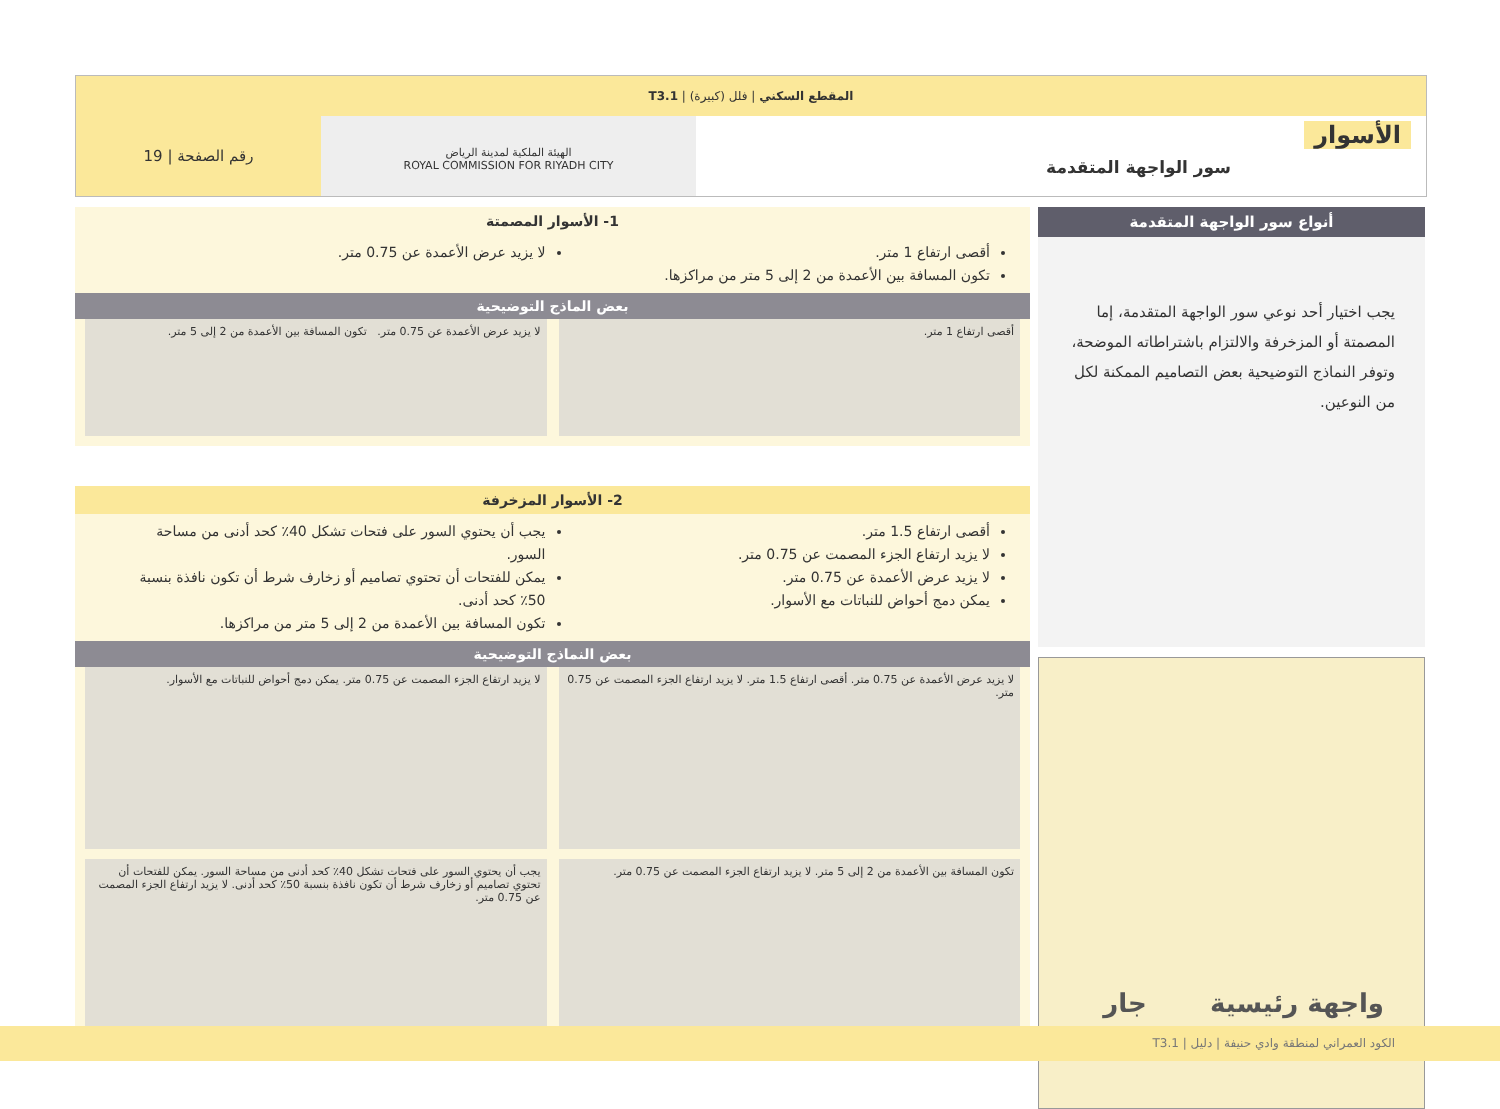المقطع السكني | فلل (كبيرة) | T3.1
الأسوار
سور الواجهة المتقدمة
الهيئة الملكية لمدينة الرياض
ROYAL COMMISSION FOR RIYADH CITY
رقم الصفحة | 19
أنواع سور الواجهة المتقدمة
يجب اختيار أحد نوعي سور الواجهة المتقدمة، إما المصمتة أو المزخرفة والالتزام باشتراطاته الموضحة، وتوفر النماذج التوضيحية بعض التصاميم الممكنة لكل من النوعين.
واجهة رئيسية جار
1- الأسوار المصمتة
أقصى ارتفاع 1 متر.
تكون المسافة بين الأعمدة من 2 إلى 5 متر من مراكزها.
لا يزيد عرض الأعمدة عن 0.75 متر.
بعض الماذج التوضيحية
أقصى ارتفاع 1 متر. لا يزيد عرض الأعمدة عن 0.75 متر. تكون المسافة بين الأعمدة من 2 إلى 5 متر.
2- الأسوار المزخرفة
أقصى ارتفاع 1.5 متر.
لا يزيد ارتفاع الجزء المصمت عن 0.75 متر.
لا يزيد عرض الأعمدة عن 0.75 متر.
يمكن دمج أحواض للنباتات مع الأسوار.
يجب أن يحتوي السور على فتحات تشكل 40٪ كحد أدنى من مساحة السور.
يمكن للفتحات أن تحتوي تصاميم أو زخارف شرط أن تكون نافذة بنسبة 50٪ كحد أدنى.
تكون المسافة بين الأعمدة من 2 إلى 5 متر من مراكزها.
بعض النماذج التوضيحية
لا يزيد عرض الأعمدة عن 0.75 متر. أقصى ارتفاع 1.5 متر. لا يزيد ارتفاع الجزء المصمت عن 0.75 متر.
لا يزيد ارتفاع الجزء المصمت عن 0.75 متر. يمكن دمج أحواض للنباتات مع الأسوار.
تكون المسافة بين الأعمدة من 2 إلى 5 متر. لا يزيد ارتفاع الجزء المصمت عن 0.75 متر.
يجب أن يحتوي السور على فتحات تشكل 40٪ كحد أدنى من مساحة السور. يمكن للفتحات أن تحتوي تصاميم أو زخارف شرط أن تكون نافذة بنسبة 50٪ كحد أدنى. لا يزيد ارتفاع الجزء المصمت عن 0.75 متر.
الكود العمراني لمنطقة وادي حنيفة | دليل | T3.1